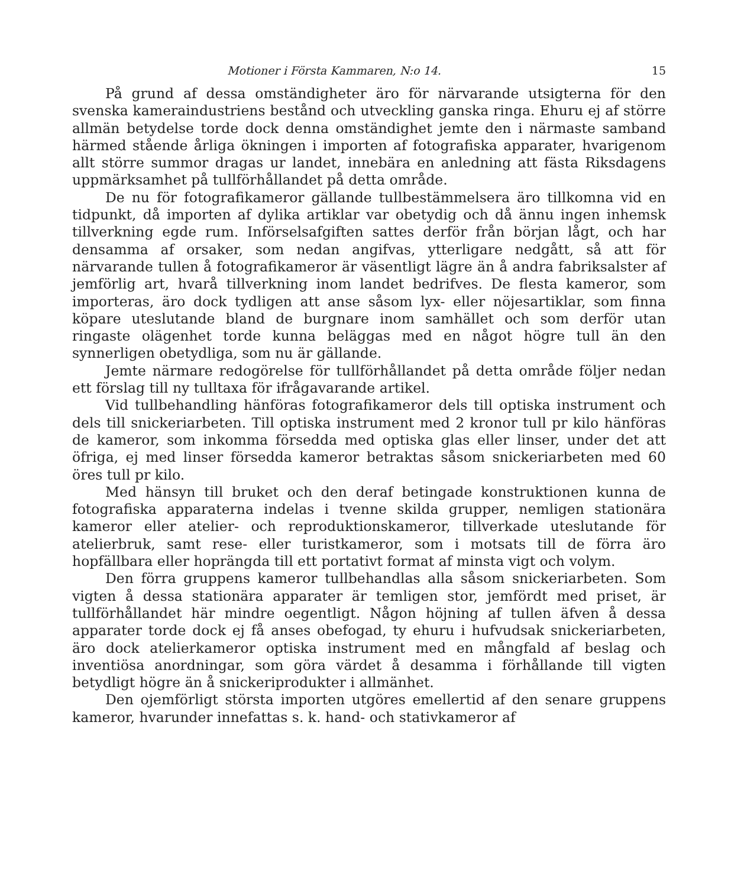Motioner i Första Kammaren, N:o 14. 15
På grund af dessa omständigheter äro för närvarande utsigterna för den svenska kameraindustriens bestånd och utveckling ganska ringa. Ehuru ej af större allmän betydelse torde dock denna omständighet jemte den i närmaste samband härmed stående årliga ökningen i importen af fotografiska apparater, hvarigenom allt större summor dragas ur landet, innebära en anledning att fästa Riksdagens uppmärksamhet på tullförhållandet på detta område.
De nu för fotografikameror gällande tullbestämmelsera äro tillkomna vid en tidpunkt, då importen af dylika artiklar var obetydig och då ännu ingen inhemsk tillverkning egde rum. Införselsafgiften sattes derför från början lågt, och har densamma af orsaker, som nedan angifvas, ytterligare nedgått, så att för närvarande tullen å fotografikameror är väsentligt lägre än å andra fabriksalster af jemförlig art, hvarå tillverkning inom landet bedrifves. De flesta kameror, som importeras, äro dock tydligen att anse såsom lyx- eller nöjesartiklar, som finna köpare uteslutande bland de burgnare inom samhället och som derför utan ringaste olägenhet torde kunna beläggas med en något högre tull än den synnerligen obetydliga, som nu är gällande.
Jemte närmare redogörelse för tullförhållandet på detta område följer nedan ett förslag till ny tulltaxa för ifrågavarande artikel.
Vid tullbehandling hänföras fotografikameror dels till optiska instrument och dels till snickeriarbeten. Till optiska instrument med 2 kronor tull pr kilo hänföras de kameror, som inkomma försedda med optiska glas eller linser, under det att öfriga, ej med linser försedda kameror betraktas såsom snickeriarbeten med 60 öres tull pr kilo.
Med hänsyn till bruket och den deraf betingade konstruktionen kunna de fotografiska apparaterna indelas i tvenne skilda grupper, nemligen stationära kameror eller atelier- och reproduktionskameror, tillverkade uteslutande för atelierbruk, samt rese- eller turistkameror, som i motsats till de förra äro hopfällbara eller hoprängda till ett portativt format af minsta vigt och volym.
Den förra gruppens kameror tullbehandlas alla såsom snickeriarbeten. Som vigten å dessa stationära apparater är temligen stor, jemfördt med priset, är tullförhållandet här mindre oegentligt. Någon höjning af tullen äfven å dessa apparater torde dock ej få anses obefogad, ty ehuru i hufvudsak snickeriarbeten, äro dock atelierkameror optiska instrument med en mångfald af beslag och inventiösa anordningar, som göra värdet å desamma i förhållande till vigten betydligt högre än å snickeriprodukter i allmänhet.
Den ojemförligt största importen utgöres emellertid af den senare gruppens kameror, hvarunder innefattas s. k. hand- och stativkameror af